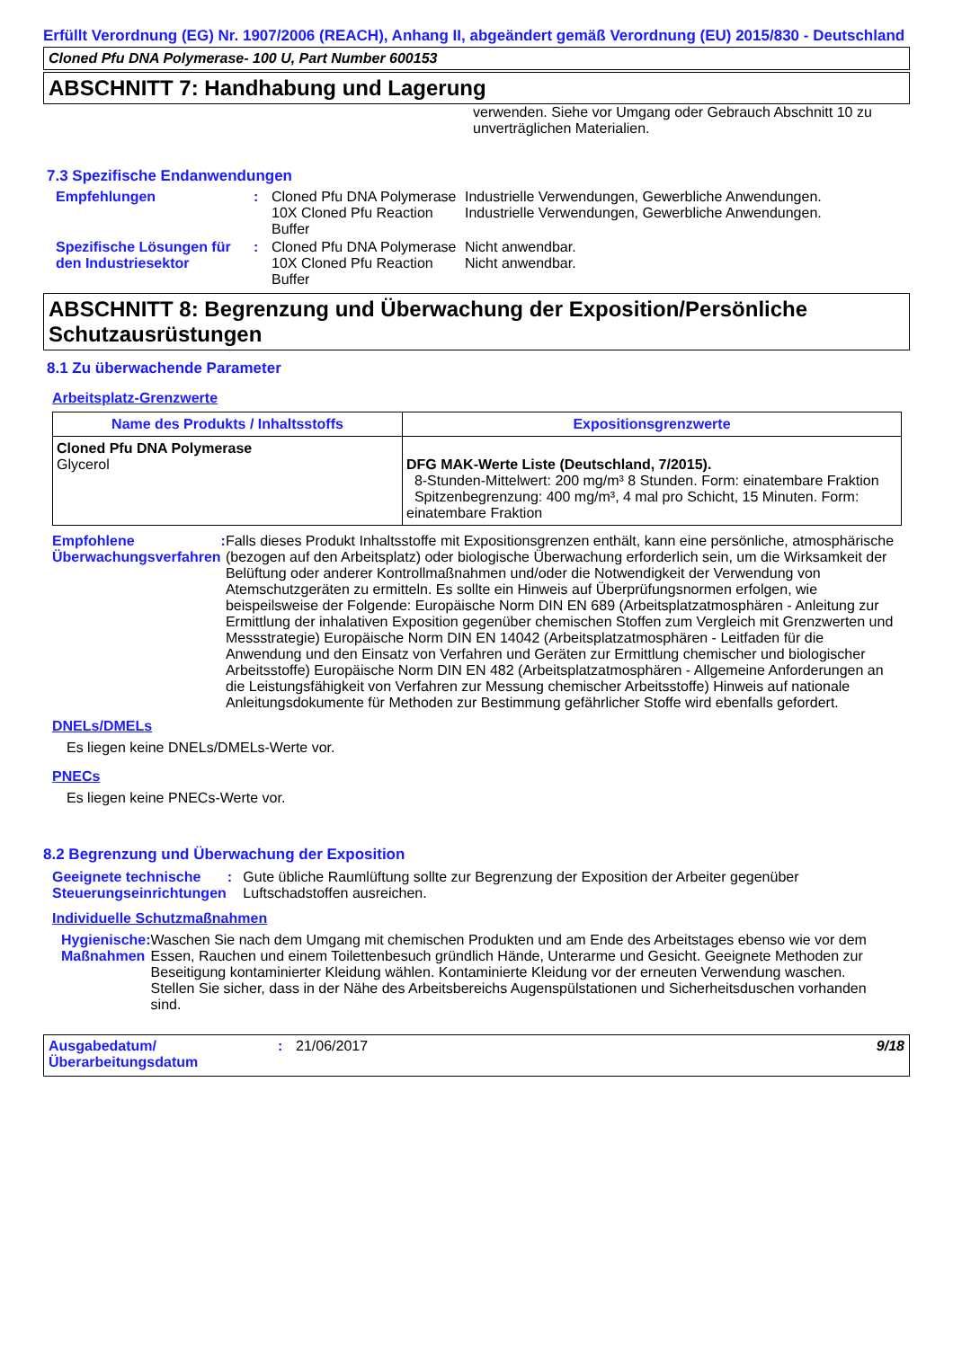Erfüllt Verordnung (EG) Nr. 1907/2006 (REACH), Anhang II, abgeändert gemäß Verordnung (EU) 2015/830 - Deutschland
Cloned Pfu DNA Polymerase- 100 U, Part Number 600153
ABSCHNITT 7: Handhabung und Lagerung
verwenden. Siehe vor Umgang oder Gebrauch Abschnitt 10 zu unverträglichen Materialien.
7.3 Spezifische Endanwendungen
Empfehlungen : Cloned Pfu DNA Polymerase
Industrielle Verwendungen, Gewerbliche Anwendungen.
10X Cloned Pfu Reaction Buffer
Industrielle Verwendungen, Gewerbliche Anwendungen.
Spezifische Lösungen für den Industriesektor
: Cloned Pfu DNA Polymerase
Nicht anwendbar.
10X Cloned Pfu Reaction Buffer
Nicht anwendbar.
ABSCHNITT 8: Begrenzung und Überwachung der Exposition/Persönliche Schutzausrüstungen
8.1 Zu überwachende Parameter
Arbeitsplatz-Grenzwerte
| Name des Produkts / Inhaltsstoffs | Expositionsgrenzwerte |
| --- | --- |
| Cloned Pfu DNA Polymerase Glycerol | DFG MAK-Werte Liste (Deutschland, 7/2015). 8-Stunden-Mittelwert: 200 mg/m³ 8 Stunden. Form: einatembare Fraktion Spitzenbegrenzung: 400 mg/m³, 4 mal pro Schicht, 15 Minuten. Form: einatembare Fraktion |
Empfohlene Überwachungsverfahren
: Falls dieses Produkt Inhaltsstoffe mit Expositionsgrenzen enthält, kann eine persönliche, atmosphärische (bezogen auf den Arbeitsplatz) oder biologische Überwachung erforderlich sein, um die Wirksamkeit der Belüftung oder anderer Kontrollmaßnahmen und/oder die Notwendigkeit der Verwendung von Atemschutzgeräten zu ermitteln. Es sollte ein Hinweis auf Überprüfungsnormen erfolgen, wie beispeilsweise der Folgende: Europäische Norm DIN EN 689 (Arbeitsplatzatmosphären - Anleitung zur Ermittlung der inhalativen Exposition gegenüber chemischen Stoffen zum Vergleich mit Grenzwerten und Messstrategie) Europäische Norm DIN EN 14042 (Arbeitsplatzatmosphären - Leitfaden für die Anwendung und den Einsatz von Verfahren und Geräten zur Ermittlung chemischer und biologischer Arbeitsstoffe) Europäische Norm DIN EN 482 (Arbeitsplatzatmosphären - Allgemeine Anforderungen an die Leistungsfähigkeit von Verfahren zur Messung chemischer Arbeitsstoffe) Hinweis auf nationale Anleitungsdokumente für Methoden zur Bestimmung gefährlicher Stoffe wird ebenfalls gefordert.
DNELs/DMELs
Es liegen keine DNELs/DMELs-Werte vor.
PNECs
Es liegen keine PNECs-Werte vor.
8.2 Begrenzung und Überwachung der Exposition
Geeignete technische Steuerungseinrichtungen
: Gute übliche Raumlüftung sollte zur Begrenzung der Exposition der Arbeiter gegenüber Luftschadstoffen ausreichen.
Individuelle Schutzmaßnahmen
Hygienische Maßnahmen : Waschen Sie nach dem Umgang mit chemischen Produkten und am Ende des Arbeitstages ebenso wie vor dem Essen, Rauchen und einem Toilettenbesuch gründlich Hände, Unterarme und Gesicht. Geeignete Methoden zur Beseitigung kontaminierter Kleidung wählen. Kontaminierte Kleidung vor der erneuten Verwendung waschen. Stellen Sie sicher, dass in der Nähe des Arbeitsbereichs Augenspülstationen und Sicherheitsduschen vorhanden sind.
Ausgabedatum/ Überarbeitungsdatum
: 21/06/2017 9/18